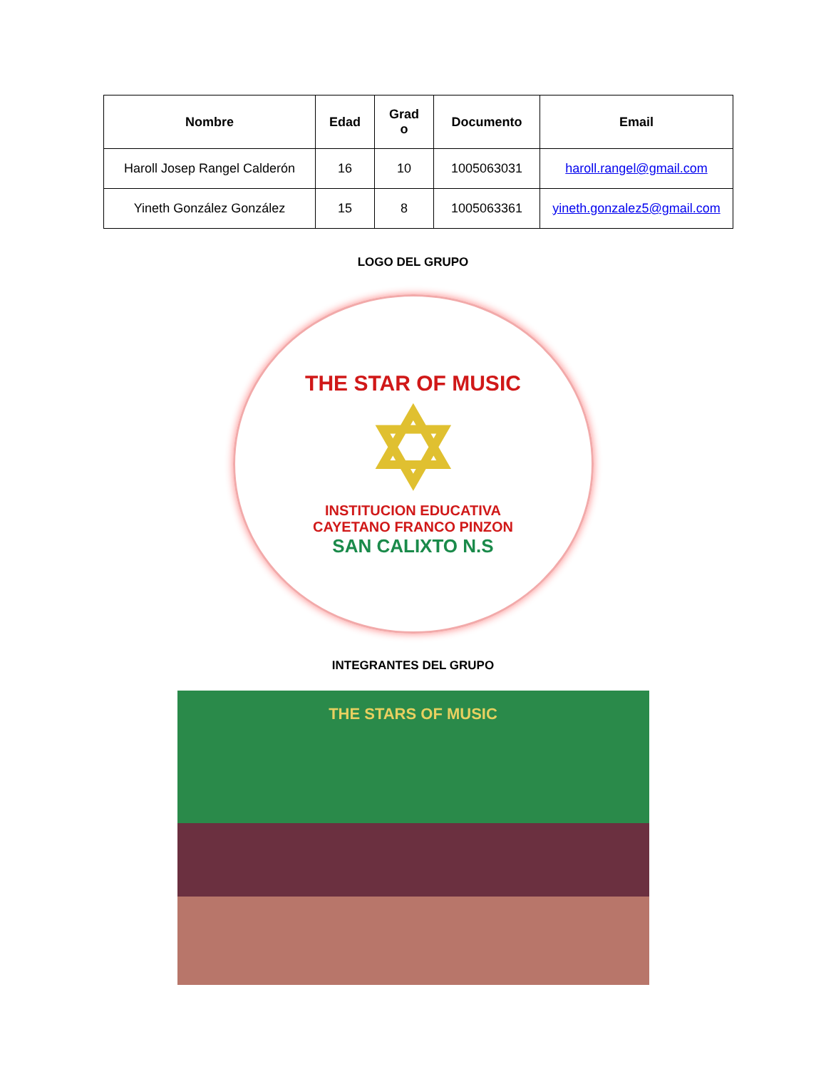| Nombre | Edad | Grad o | Documento | Email |
| --- | --- | --- | --- | --- |
| Haroll Josep Rangel Calderón | 16 | 10 | 1005063031 | haroll.rangel@gmail.com |
| Yineth González González | 15 | 8 | 1005063361 | yineth.gonzalez5@gmail.com |
LOGO DEL GRUPO
THE STAR OF MUSIC
✡
INSTITUCION EDUCATIVA
CAYETANO FRANCO PINZON
SAN CALIXTO N.S
INTEGRANTES DEL GRUPO
THE STARS OF MUSIC